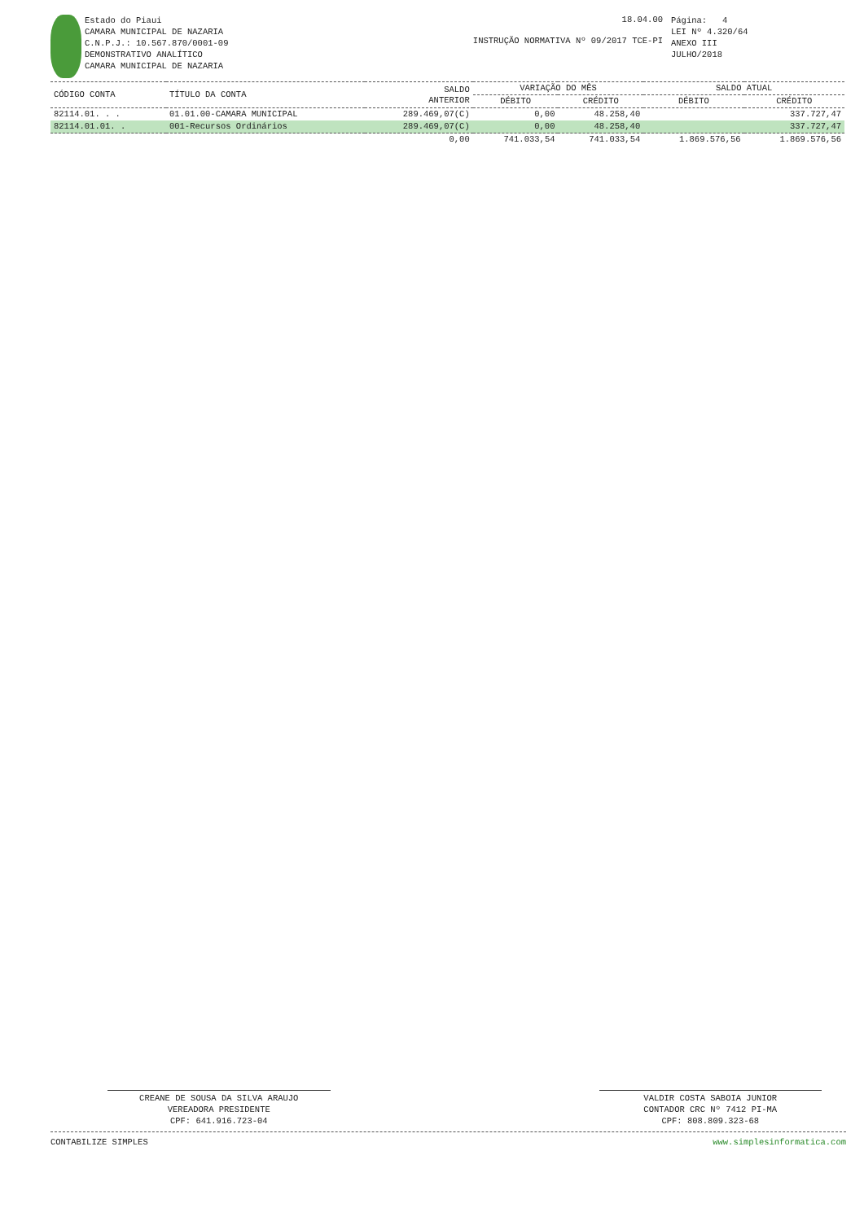Estado do Piaui
CAMARA MUNICIPAL DE NAZARIA
C.N.P.J.: 10.567.870/0001-09
DEMONSTRATIVO ANALÍTICO
CAMARA MUNICIPAL DE NAZARIA
18.04.00
INSTRUÇÃO NORMATIVA Nº 09/2017 TCE-PI
Página: 4
LEI Nº 4.320/64
ANEXO III
JULHO/2018
| CÓDIGO CONTA | TÍTULO DA CONTA | SALDO ANTERIOR | VARIAÇÃO DO MÊS | | SALDO ATUAL | |
| --- | --- | --- | --- | --- | --- | --- |
| | | | DÉBITO | CRÉDITO | DÉBITO | CRÉDITO |
| 82114.01. . . | 01.01.00-CAMARA MUNICIPAL | 289.469,07(C) | 0,00 | 48.258,40 | | 337.727,47 |
| 82114.01.01. . | 001-Recursos Ordinários | 289.469,07(C) | 0,00 | 48.258,40 | | 337.727,47 |
| | | 0,00 | 741.033,54 | 741.033,54 | 1.869.576,56 | 1.869.576,56 |
CREANE DE SOUSA DA SILVA ARAUJO
VEREADORA PRESIDENTE
CPF: 641.916.723-04
VALDIR COSTA SABOIA JUNIOR
CONTADOR CRC Nº 7412 PI-MA
CPF: 808.809.323-68
CONTABILIZE SIMPLES www.simplesinformatica.com